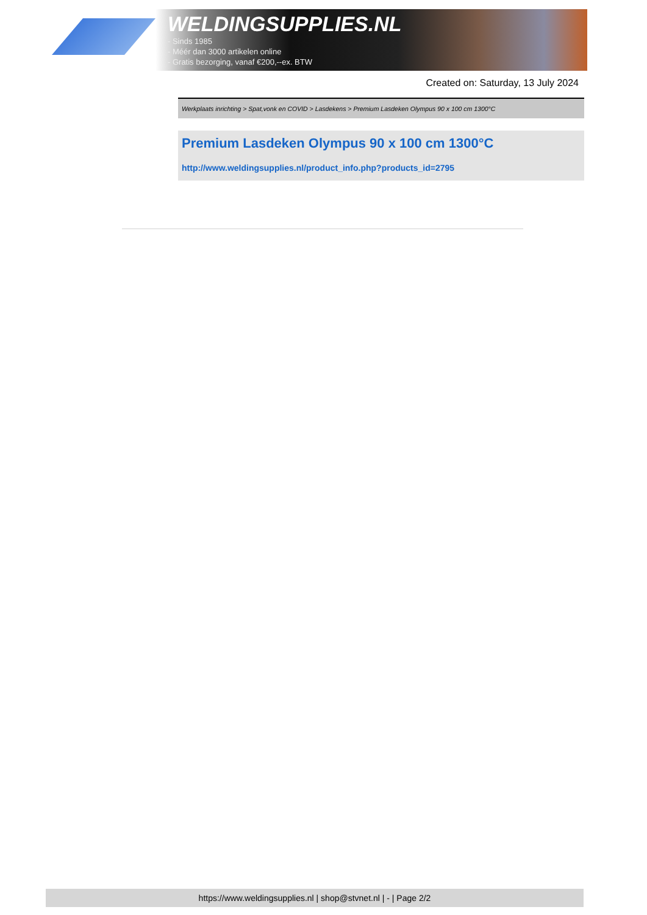WELDINGSUPPLIES.NL
- Sinds 1985
- Méér dan 3000 artikelen online
- Gratis bezorging, vanaf €200,--ex. BTW
Created on: Saturday, 13 July 2024
Werkplaats inrichting > Spat,vonk en COVID > Lasdekens > Premium Lasdeken Olympus 90 x 100 cm 1300°C
Premium Lasdeken Olympus 90 x 100 cm 1300°C
http://www.weldingsupplies.nl/product_info.php?products_id=2795
https://www.weldingsupplies.nl | shop@stvnet.nl | - | Page 2/2